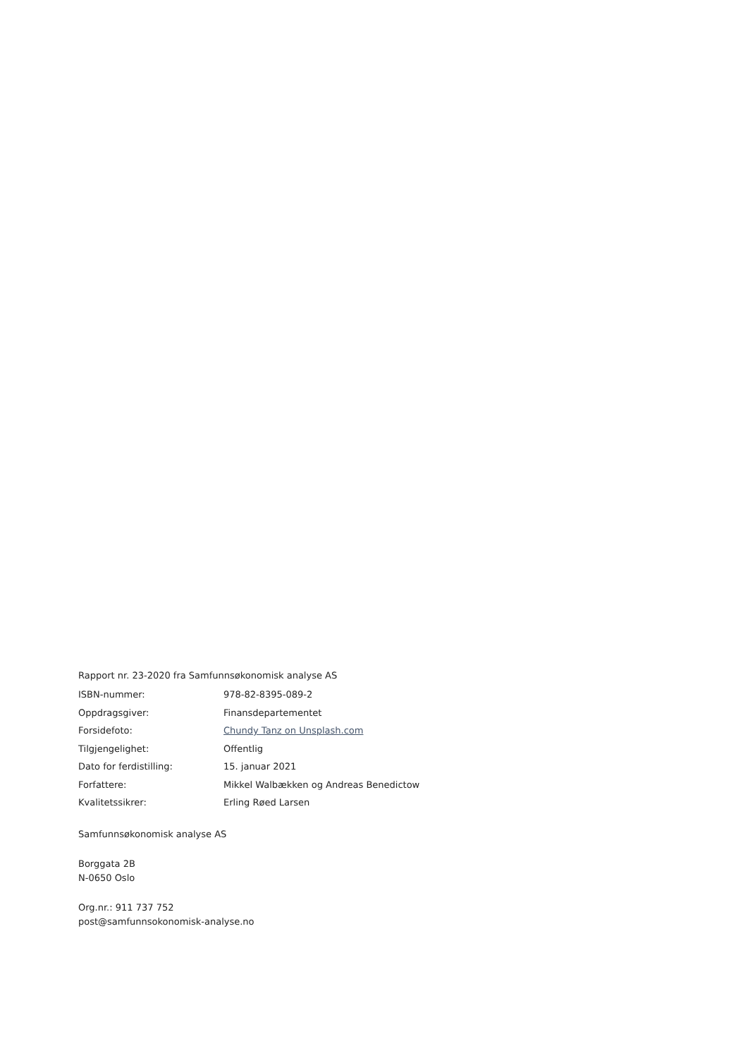Rapport nr. 23-2020 fra Samfunnsøkonomisk analyse AS
ISBN-nummer: 978-82-8395-089-2
Oppdragsgiver: Finansdepartementet
Forsidefoto: Chundy Tanz on Unsplash.com
Tilgjengelighet: Offentlig
Dato for ferdistilling: 15. januar 2021
Forfattere: Mikkel Walbækken og Andreas Benedictow
Kvalitetssikrer: Erling Røed Larsen
Samfunnsøkonomisk analyse AS
Borggata 2B
N-0650 Oslo
Org.nr.: 911 737 752
post@samfunnsokonomisk-analyse.no